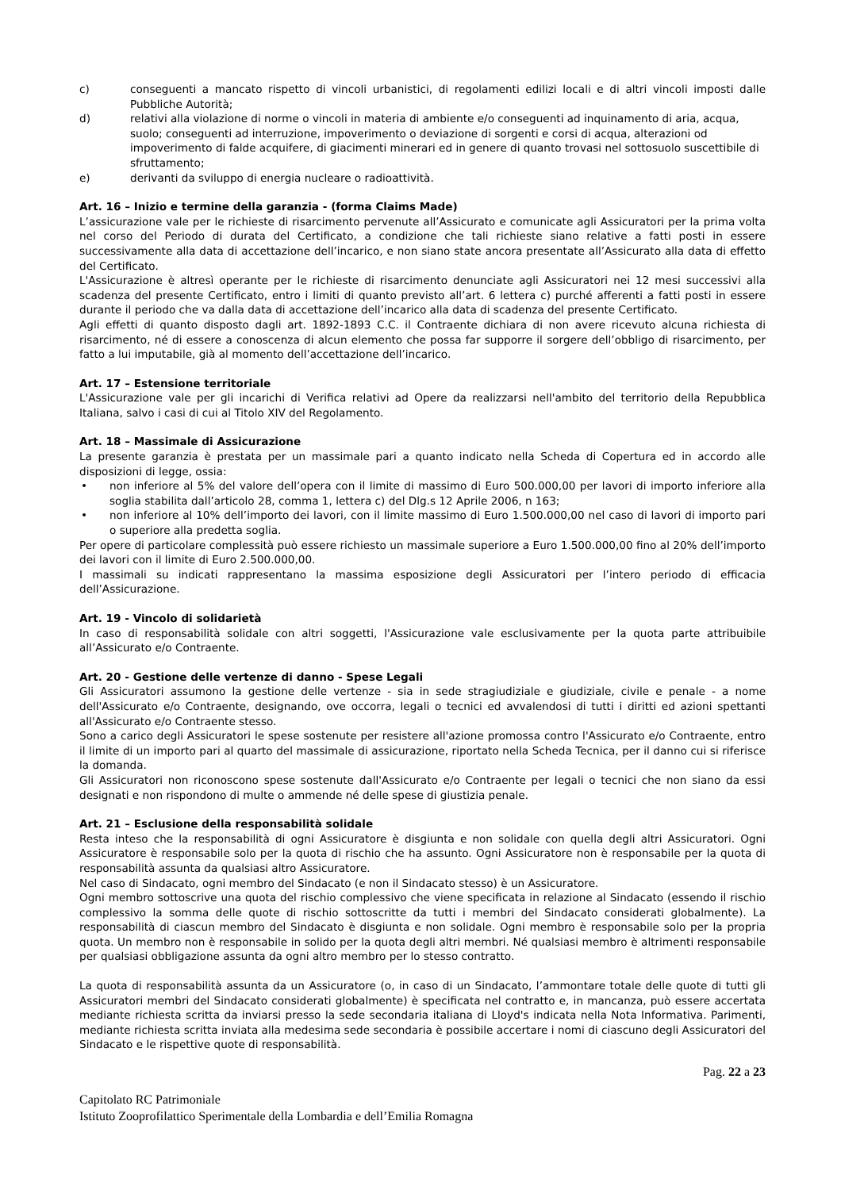c) conseguenti a mancato rispetto di vincoli urbanistici, di regolamenti edilizi locali e di altri vincoli imposti dalle Pubbliche Autorità;
d) relativi alla violazione di norme o vincoli in materia di ambiente e/o conseguenti ad inquinamento di aria, acqua, suolo; conseguenti ad interruzione, impoverimento o deviazione di sorgenti e corsi di acqua, alterazioni od impoverimento di falde acquifere, di giacimenti minerari ed in genere di quanto trovasi nel sottosuolo suscettibile di sfruttamento;
e) derivanti da sviluppo di energia nucleare o radioattività.
Art. 16 – Inizio e termine della garanzia - (forma Claims Made)
L’assicurazione vale per le richieste di risarcimento pervenute all’Assicurato e comunicate agli Assicuratori per la prima volta nel corso del Periodo di durata del Certificato, a condizione che tali richieste siano relative a fatti posti in essere successivamente alla data di accettazione dell’incarico, e non siano state ancora presentate all’Assicurato alla data di effetto del Certificato.
L'Assicurazione è altresì operante per le richieste di risarcimento denunciate agli Assicuratori nei 12 mesi successivi alla scadenza del presente Certificato, entro i limiti di quanto previsto all’art. 6 lettera c) purché afferenti a fatti posti in essere durante il periodo che va dalla data di accettazione dell’incarico alla data di scadenza del presente Certificato.
Agli effetti di quanto disposto dagli art. 1892-1893 C.C. il Contraente dichiara di non avere ricevuto alcuna richiesta di risarcimento, né di essere a conoscenza di alcun elemento che possa far supporre il sorgere dell’obbligo di risarcimento, per fatto a lui imputabile, già al momento dell’accettazione dell’incarico.
Art. 17 – Estensione territoriale
L'Assicurazione vale per gli incarichi di Verifica relativi ad Opere da realizzarsi nell'ambito del territorio della Repubblica Italiana, salvo i casi di cui al Titolo XIV del Regolamento.
Art. 18 – Massimale di Assicurazione
La presente garanzia è prestata per un massimale pari a quanto indicato nella Scheda di Copertura ed in accordo alle disposizioni di legge, ossia:
• non inferiore al 5% del valore dell’opera con il limite di massimo di Euro 500.000,00 per lavori di importo inferiore alla soglia stabilita dall’articolo 28, comma 1, lettera c) del Dlg.s 12 Aprile 2006, n 163;
• non inferiore al 10% dell’importo dei lavori, con il limite massimo di Euro 1.500.000,00 nel caso di lavori di importo pari o superiore alla predetta soglia.
Per opere di particolare complessità può essere richiesto un massimale superiore a Euro 1.500.000,00 fino al 20% dell’importo dei lavori con il limite di Euro 2.500.000,00.
I massimali su indicati rappresentano la massima esposizione degli Assicuratori per l’intero periodo di efficacia dell’Assicurazione.
Art. 19 - Vincolo di solidarietà
In caso di responsabilità solidale con altri soggetti, l'Assicurazione vale esclusivamente per la quota parte attribuibile all’Assicurato e/o Contraente.
Art. 20 - Gestione delle vertenze di danno - Spese Legali
Gli Assicuratori assumono la gestione delle vertenze - sia in sede stragiudiziale e giudiziale, civile e penale - a nome dell'Assicurato e/o Contraente, designando, ove occorra, legali o tecnici ed avvalendosi di tutti i diritti ed azioni spettanti all'Assicurato e/o Contraente stesso.
Sono a carico degli Assicuratori le spese sostenute per resistere all'azione promossa contro l'Assicurato e/o Contraente, entro il limite di un importo pari al quarto del massimale di assicurazione, riportato nella Scheda Tecnica, per il danno cui si riferisce la domanda.
Gli Assicuratori non riconoscono spese sostenute dall'Assicurato e/o Contraente per legali o tecnici che non siano da essi designati e non rispondono di multe o ammende né delle spese di giustizia penale.
Art. 21 – Esclusione della responsabilità solidale
Resta inteso che la responsabilità di ogni Assicuratore è disgiunta e non solidale con quella degli altri Assicuratori. Ogni Assicuratore è responsabile solo per la quota di rischio che ha assunto. Ogni Assicuratore non è responsabile per la quota di responsabilità assunta da qualsiasi altro Assicuratore.
Nel caso di Sindacato, ogni membro del Sindacato (e non il Sindacato stesso) è un Assicuratore.
Ogni membro sottoscrive una quota del rischio complessivo che viene specificata in relazione al Sindacato (essendo il rischio complessivo la somma delle quote di rischio sottoscritte da tutti i membri del Sindacato considerati globalmente). La responsabilità di ciascun membro del Sindacato è disgiunta e non solidale. Ogni membro è responsabile solo per la propria quota. Un membro non è responsabile in solido per la quota degli altri membri. Né qualsiasi membro è altrimenti responsabile per qualsiasi obbligazione assunta da ogni altro membro per lo stesso contratto.
La quota di responsabilità assunta da un Assicuratore (o, in caso di un Sindacato, l’ammontare totale delle quote di tutti gli Assicuratori membri del Sindacato considerati globalmente) è specificata nel contratto e, in mancanza, può essere accertata mediante richiesta scritta da inviarsi presso la sede secondaria italiana di Lloyd's indicata nella Nota Informativa. Parimenti, mediante richiesta scritta inviata alla medesima sede secondaria è possibile accertare i nomi di ciascuno degli Assicuratori del Sindacato e le rispettive quote di responsabilità.
Pag. 22 a 23
Capitolato RC Patrimoniale
Istituto Zooprofilattico Sperimentale della Lombardia e dell’Emilia Romagna